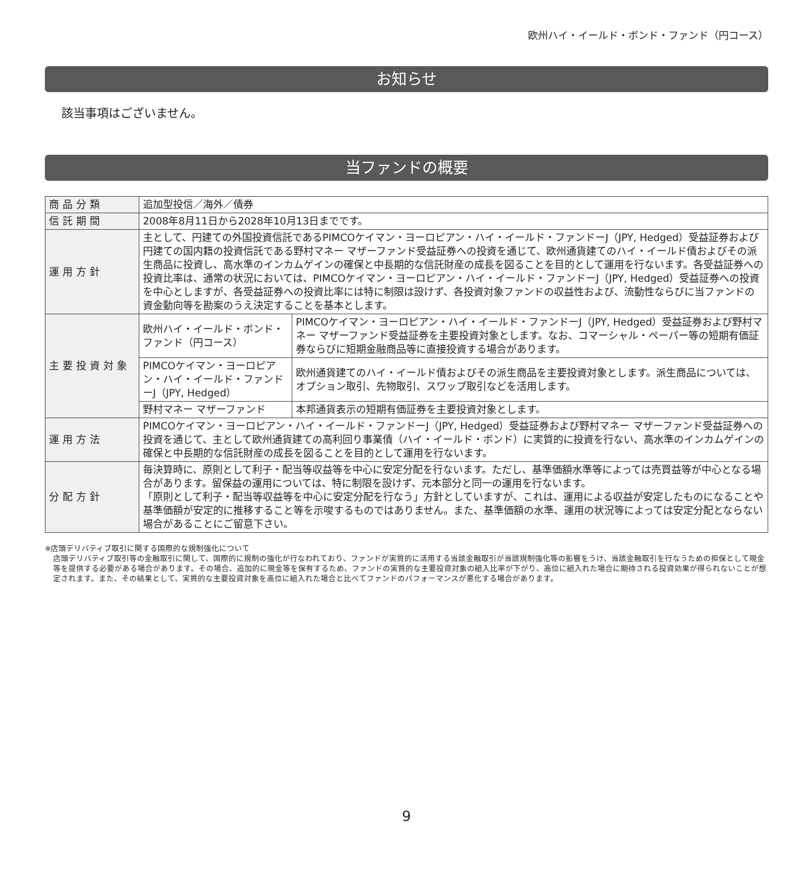欧州ハイ・イールド・ボンド・ファンド（円コース）
お知らせ
該当事項はございません。
当ファンドの概要
| 商品分類 | 追加型投信／海外／債券 | |
| 信託期間 | 2008年8月11日から2028年10月13日までです。 | |
| 運用方針 | 主として、円建ての外国投資信託であるPIMCOケイマン・ヨーロピアン・ハイ・イールド・ファンドーJ（JPY, Hedged）受益証券および円建ての国内籍の投資信託である野村マネー マザーファンド受益証券への投資を通じて、欧州通貨建てのハイ・イールド債およびその派生商品に投資し、高水準のインカムゲインの確保と中長期的な信託財産の成長を図ることを目的として運用を行ないます。各受益証券への投資比率は、通常の状況においては、PIMCOケイマン・ヨーロピアン・ハイ・イールド・ファンドーJ（JPY, Hedged）受益証券への投資を中心としますが、各受益証券への投資比率には特に制限は設けず、各投資対象ファンドの収益性および、流動性ならびに当ファンドの資金動向等を勘案のうえ決定することを基本とします。 | |
| 主要投資対象 | 欧州ハイ・イールド・ボンド・ファンド（円コース） | PIMCOケイマン・ヨーロピアン・ハイ・イールド・ファンドーJ（JPY, Hedged）受益証券および野村マネー マザーファンド受益証券を主要投資対象とします。なお、コマーシャル・ペーパー等の短期有価証券ならびに短期金融商品等に直接投資する場合があります。 |
| | PIMCOケイマン・ヨーロピアン・ハイ・イールド・ファンドーJ（JPY, Hedged） | 欧州通貨建てのハイ・イールド債およびその派生商品を主要投資対象とします。派生商品については、オプション取引、先物取引、スワップ取引などを活用します。 |
| | 野村マネー マザーファンド | 本邦通貨表示の短期有価証券を主要投資対象とします。 |
| 運用方法 | PIMCOケイマン・ヨーロピアン・ハイ・イールド・ファンドーJ（JPY, Hedged）受益証券および野村マネー マザーファンド受益証券への投資を通じて、主として欧州通貨建ての高利回り事業債（ハイ・イールド・ボンド）に実質的に投資を行ない、高水準のインカムゲインの確保と中長期的な信託財産の成長を図ることを目的として運用を行ないます。 | |
| 分配方針 | 毎決算時に、原則として利子・配当等収益等を中心に安定分配を行ないます。ただし、基準価額水準等によっては売買益等が中心となる場合があります。留保益の運用については、特に制限を設けず、元本部分と同一の運用を行ないます。 「原則として利子・配当等収益等を中心に安定分配を行なう」方針としていますが、これは、運用による収益が安定したものになることや基準価額が安定的に推移すること等を示唆するものではありません。また、基準価額の水準、運用の状況等によっては安定分配とならない場合があることにご留意下さい。 | |
※店頭デリバティブ取引に関する国際的な規制強化について
店頭デリバティブ取引等の金融取引に関して、国際的に規制の強化が行なわれており、ファンドが実質的に活用する当該金融取引が当該規制強化等の影響をうけ、当該金融取引を行なうための担保として現金等を提供する必要がある場合があります。その場合、追加的に現金等を保有するため、ファンドの実質的な主要投資対象の組入比率が下がり、高位に組入れた場合に期待される投資効果が得られないことが想定されます。また、その結果として、実質的な主要投資対象を高位に組入れた場合と比べてファンドのパフォーマンスが悪化する場合があります。
9